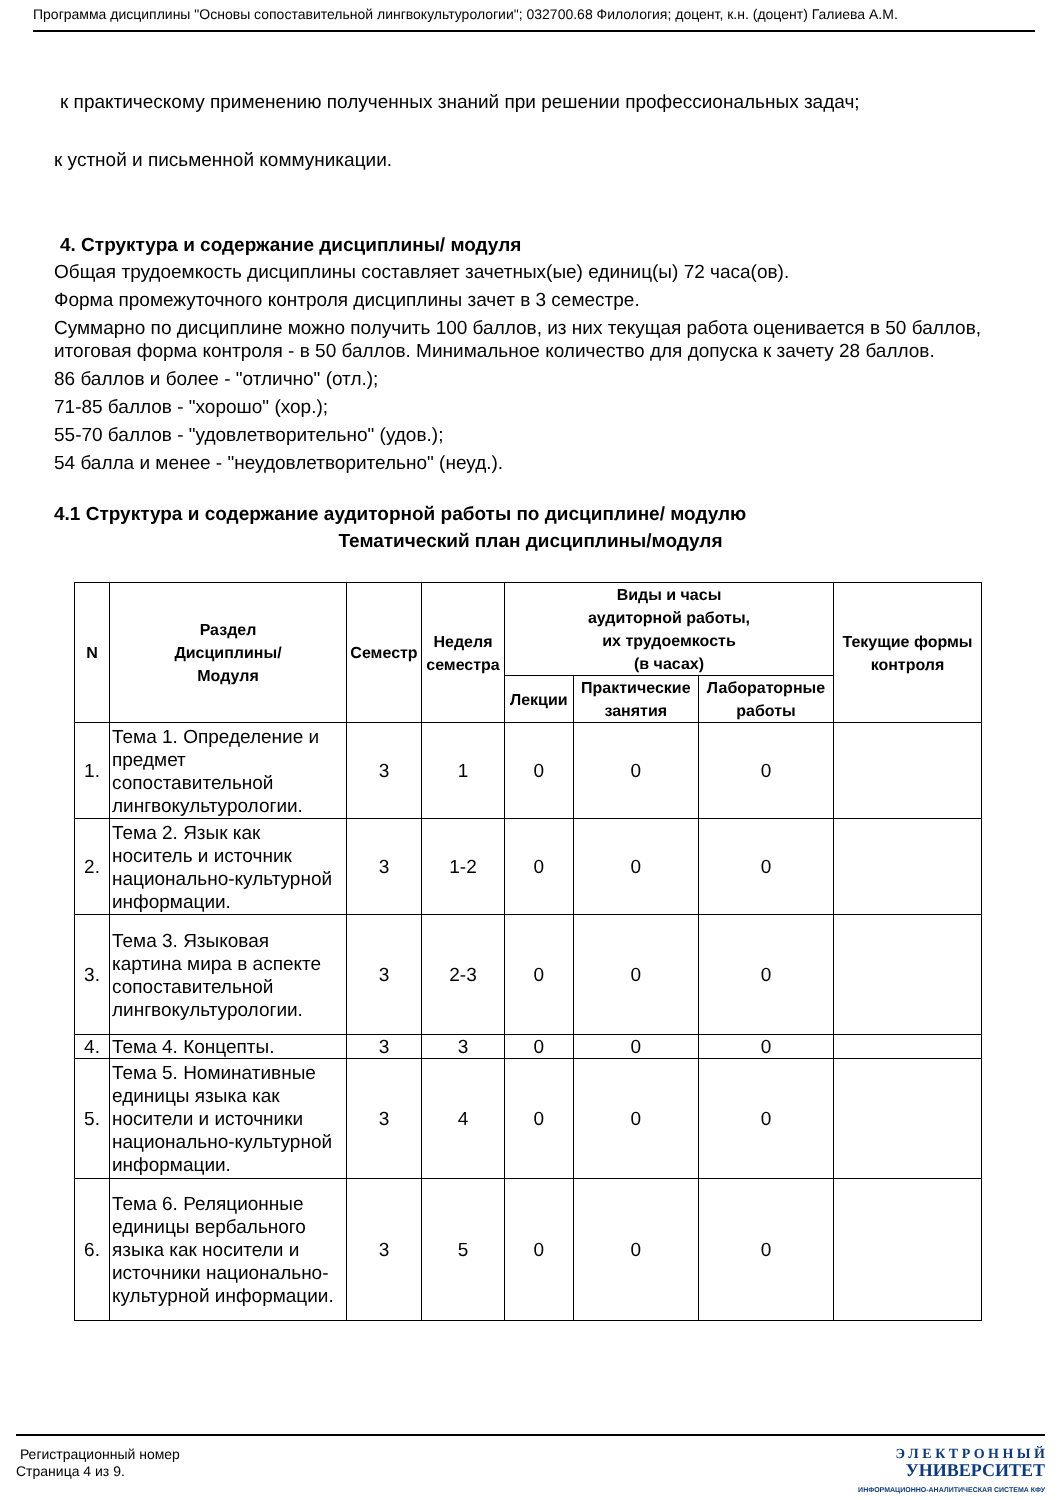Программа дисциплины "Основы сопоставительной лингвокультурологии"; 032700.68 Филология; доцент, к.н. (доцент) Галиева А.М.
к практическому применению полученных знаний при решении профессиональных задач;
к устной и письменной коммуникации.
4. Структура и содержание дисциплины/ модуля
Общая трудоемкость дисциплины составляет зачетных(ые) единиц(ы) 72 часа(ов).
Форма промежуточного контроля дисциплины зачет в 3 семестре.
Суммарно по дисциплине можно получить 100 баллов, из них текущая работа оценивается в 50 баллов, итоговая форма контроля - в 50 баллов. Минимальное количество для допуска к зачету 28 баллов.
86 баллов и более - "отлично" (отл.);
71-85 баллов - "хорошо" (хор.);
55-70 баллов - "удовлетворительно" (удов.);
54 балла и менее - "неудовлетворительно" (неуд.).
4.1 Структура и содержание аудиторной работы по дисциплине/ модулю
Тематический план дисциплины/модуля
| N | Раздел Дисциплины/ Модуля | Семестр | Неделя семестра | Виды и часы аудиторной работы, их трудоемкость (в часах) | | | Текущие формы контроля |
| --- | --- | --- | --- | --- | --- | --- | --- |
| | | | | Лекции | Практические занятия | Лабораторные работы | |
| 1. | Тема 1. Определение и предмет сопоставительной лингвокультурологии. | 3 | 1 | 0 | 0 | 0 | |
| 2. | Тема 2. Язык как носитель и источник национально-культурной информации. | 3 | 1-2 | 0 | 0 | 0 | |
| 3. | Тема 3. Языковая картина мира в аспекте сопоставительной лингвокультурологии. | 3 | 2-3 | 0 | 0 | 0 | |
| 4. | Тема 4. Концепты. | 3 | 3 | 0 | 0 | 0 | |
| 5. | Тема 5. Номинативные единицы языка как носители и источники национально-культурной информации. | 3 | 4 | 0 | 0 | 0 | |
| 6. | Тема 6. Реляционные единицы вербального языка как носители и источники национально-культурной информации. | 3 | 5 | 0 | 0 | 0 | |
Регистрационный номер
Страница 4 из 9.
Э Л Е К Т Р О Н Н Ы Й
УНИВЕРСИТЕТ
ИНФОРМАЦИОННО-АНАЛИТИЧЕСКАЯ СИСТЕМА КФУ